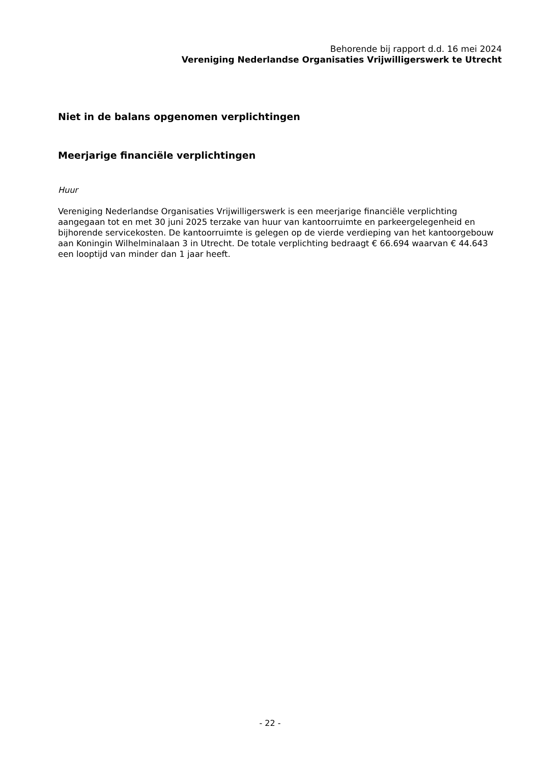Behorende bij rapport d.d. 16 mei 2024
Vereniging Nederlandse Organisaties Vrijwilligerswerk te Utrecht
Niet in de balans opgenomen verplichtingen
Meerjarige financiële verplichtingen
Huur
Vereniging Nederlandse Organisaties Vrijwilligerswerk is een meerjarige financiële verplichting aangegaan tot en met 30 juni 2025 terzake van huur van kantoorruimte en parkeergelegenheid en bijhorende servicekosten. De kantoorruimte is gelegen op de vierde verdieping van het kantoorgebouw aan Koningin Wilhelminalaan 3 in Utrecht. De totale verplichting bedraagt € 66.694 waarvan € 44.643 een looptijd van minder dan 1 jaar heeft.
- 22 -